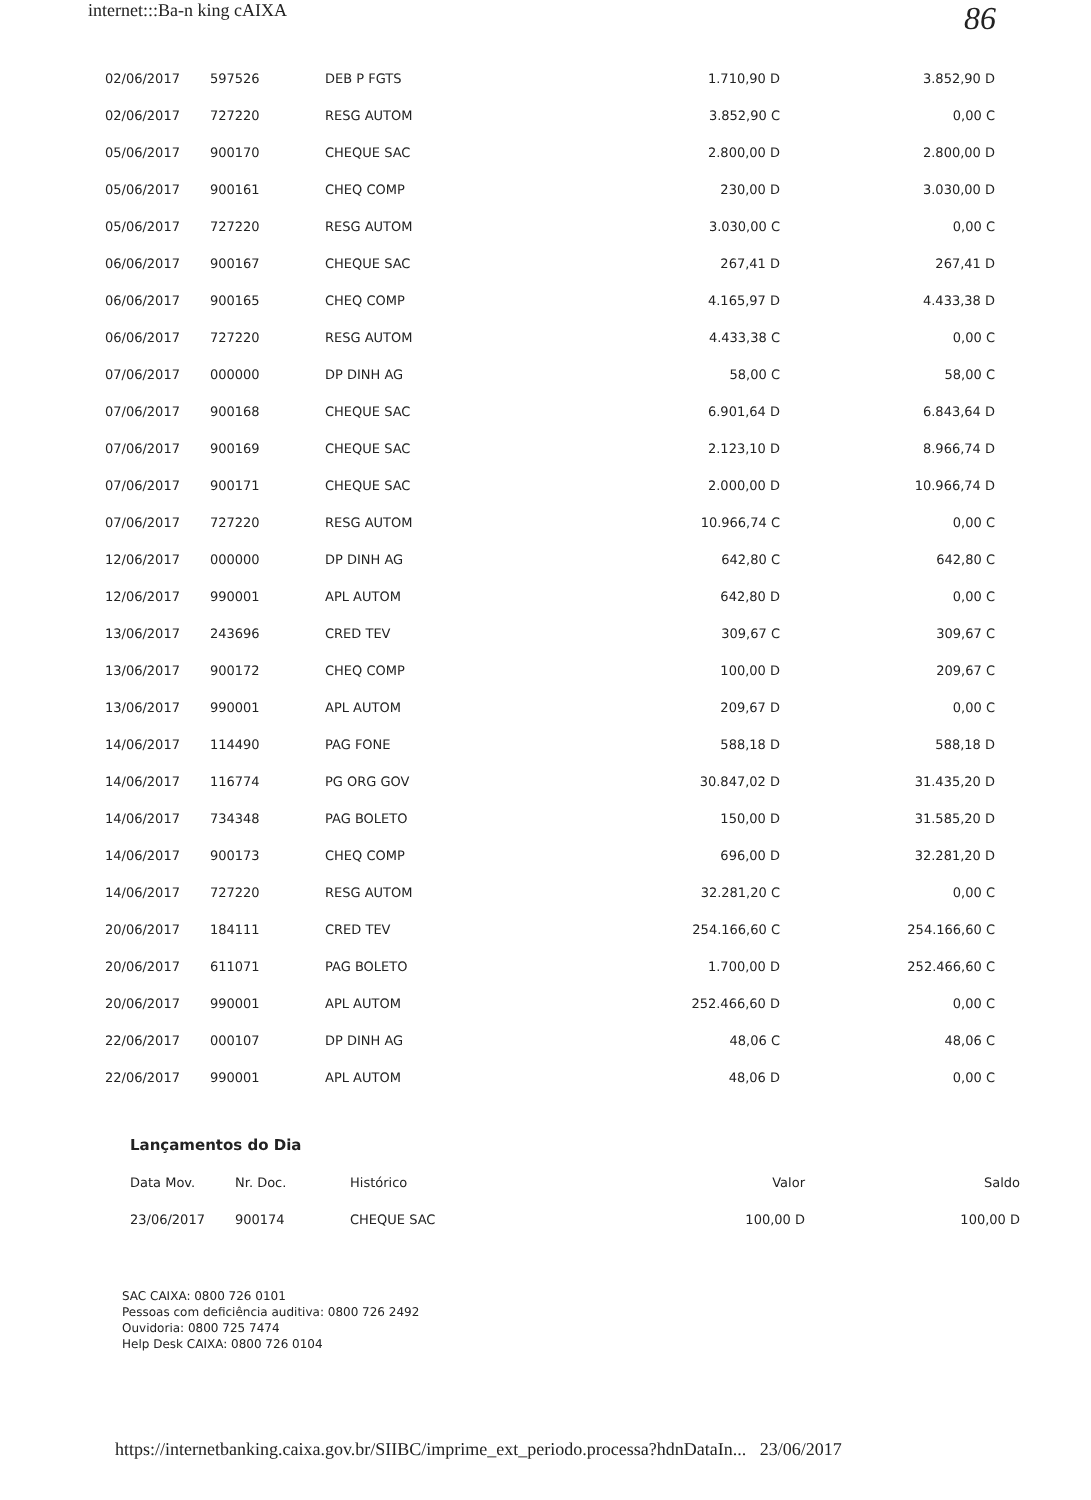internet:::Ba-n king cAIXA
86
| 02/06/2017 | 597526 | DEB P FGTS | 1.710,90 D | 3.852,90 D |
| 02/06/2017 | 727220 | RESG AUTOM | 3.852,90 C | 0,00 C |
| 05/06/2017 | 900170 | CHEQUE SAC | 2.800,00 D | 2.800,00 D |
| 05/06/2017 | 900161 | CHEQ COMP | 230,00 D | 3.030,00 D |
| 05/06/2017 | 727220 | RESG AUTOM | 3.030,00 C | 0,00 C |
| 06/06/2017 | 900167 | CHEQUE SAC | 267,41 D | 267,41 D |
| 06/06/2017 | 900165 | CHEQ COMP | 4.165,97 D | 4.433,38 D |
| 06/06/2017 | 727220 | RESG AUTOM | 4.433,38 C | 0,00 C |
| 07/06/2017 | 000000 | DP DINH AG | 58,00 C | 58,00 C |
| 07/06/2017 | 900168 | CHEQUE SAC | 6.901,64 D | 6.843,64 D |
| 07/06/2017 | 900169 | CHEQUE SAC | 2.123,10 D | 8.966,74 D |
| 07/06/2017 | 900171 | CHEQUE SAC | 2.000,00 D | 10.966,74 D |
| 07/06/2017 | 727220 | RESG AUTOM | 10.966,74 C | 0,00 C |
| 12/06/2017 | 000000 | DP DINH AG | 642,80 C | 642,80 C |
| 12/06/2017 | 990001 | APL AUTOM | 642,80 D | 0,00 C |
| 13/06/2017 | 243696 | CRED TEV | 309,67 C | 309,67 C |
| 13/06/2017 | 900172 | CHEQ COMP | 100,00 D | 209,67 C |
| 13/06/2017 | 990001 | APL AUTOM | 209,67 D | 0,00 C |
| 14/06/2017 | 114490 | PAG FONE | 588,18 D | 588,18 D |
| 14/06/2017 | 116774 | PG ORG GOV | 30.847,02 D | 31.435,20 D |
| 14/06/2017 | 734348 | PAG BOLETO | 150,00 D | 31.585,20 D |
| 14/06/2017 | 900173 | CHEQ COMP | 696,00 D | 32.281,20 D |
| 14/06/2017 | 727220 | RESG AUTOM | 32.281,20 C | 0,00 C |
| 20/06/2017 | 184111 | CRED TEV | 254.166,60 C | 254.166,60 C |
| 20/06/2017 | 611071 | PAG BOLETO | 1.700,00 D | 252.466,60 C |
| 20/06/2017 | 990001 | APL AUTOM | 252.466,60 D | 0,00 C |
| 22/06/2017 | 000107 | DP DINH AG | 48,06 C | 48,06 C |
| 22/06/2017 | 990001 | APL AUTOM | 48,06 D | 0,00 C |
Lançamentos do Dia
| Data Mov. | Nr. Doc. | Histórico | Valor | Saldo |
| --- | --- | --- | --- | --- |
| 23/06/2017 | 900174 | CHEQUE SAC | 100,00 D | 100,00 D |
SAC CAIXA: 0800 726 0101
Pessoas com deficiência auditiva: 0800 726 2492
Ouvidoria: 0800 725 7474
Help Desk CAIXA: 0800 726 0104
https://internetbanking.caixa.gov.br/SIIBC/imprime_ext_periodo.processa?hdnDataIn... 23/06/2017